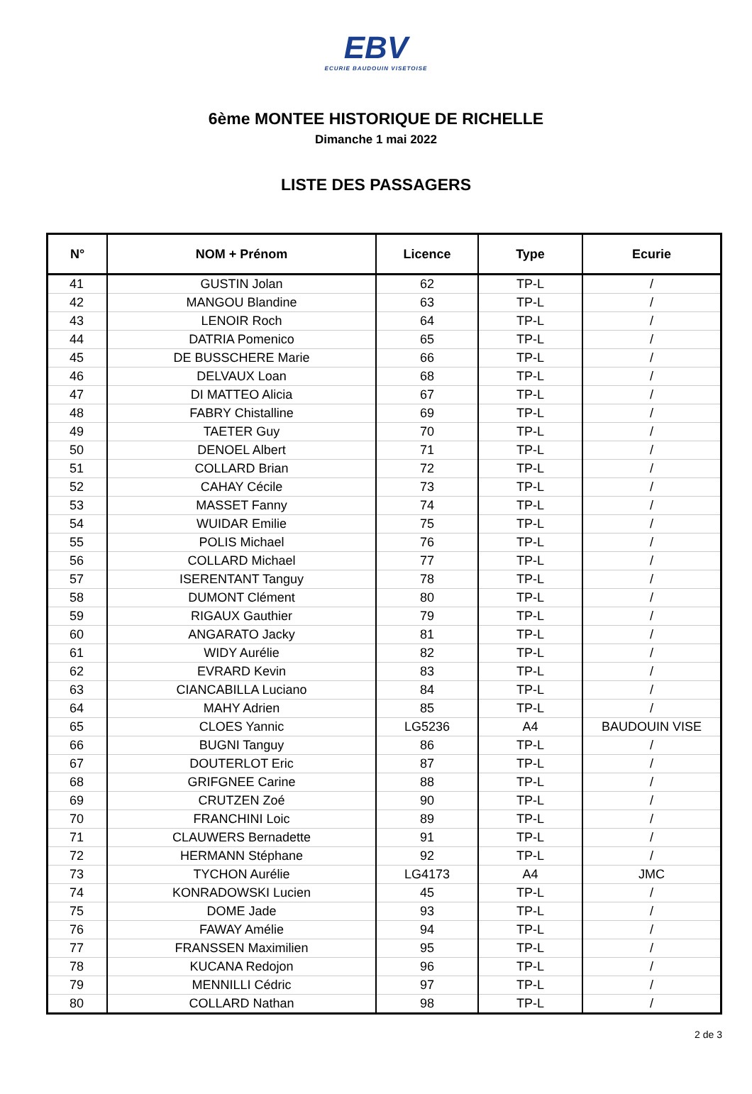EBV
ECURIE BAUDOUIN VISETOISE
6ème MONTEE HISTORIQUE DE RICHELLE
Dimanche 1 mai 2022
LISTE DES PASSAGERS
| N° | NOM + Prénom | Licence | Type | Ecurie |
| --- | --- | --- | --- | --- |
| 41 | GUSTIN Jolan | 62 | TP-L | / |
| 42 | MANGOU Blandine | 63 | TP-L | / |
| 43 | LENOIR Roch | 64 | TP-L | / |
| 44 | DATRIA Pomenico | 65 | TP-L | / |
| 45 | DE BUSSCHERE Marie | 66 | TP-L | / |
| 46 | DELVAUX Loan | 68 | TP-L | / |
| 47 | DI MATTEO Alicia | 67 | TP-L | / |
| 48 | FABRY Chistalline | 69 | TP-L | / |
| 49 | TAETER Guy | 70 | TP-L | / |
| 50 | DENOEL Albert | 71 | TP-L | / |
| 51 | COLLARD Brian | 72 | TP-L | / |
| 52 | CAHAY Cécile | 73 | TP-L | / |
| 53 | MASSET Fanny | 74 | TP-L | / |
| 54 | WUIDAR Emilie | 75 | TP-L | / |
| 55 | POLIS Michael | 76 | TP-L | / |
| 56 | COLLARD Michael | 77 | TP-L | / |
| 57 | ISERENTANT Tanguy | 78 | TP-L | / |
| 58 | DUMONT Clément | 80 | TP-L | / |
| 59 | RIGAUX Gauthier | 79 | TP-L | / |
| 60 | ANGARATO Jacky | 81 | TP-L | / |
| 61 | WIDY Aurélie | 82 | TP-L | / |
| 62 | EVRARD Kevin | 83 | TP-L | / |
| 63 | CIANCABILLA Luciano | 84 | TP-L | / |
| 64 | MAHY Adrien | 85 | TP-L | / |
| 65 | CLOES Yannic | LG5236 | A4 | BAUDOUIN VISE |
| 66 | BUGNI Tanguy | 86 | TP-L | / |
| 67 | DOUTERLOT Eric | 87 | TP-L | / |
| 68 | GRIFGNEE Carine | 88 | TP-L | / |
| 69 | CRUTZEN Zoé | 90 | TP-L | / |
| 70 | FRANCHINI Loic | 89 | TP-L | / |
| 71 | CLAUWERS Bernadette | 91 | TP-L | / |
| 72 | HERMANN Stéphane | 92 | TP-L | / |
| 73 | TYCHON Aurélie | LG4173 | A4 | JMC |
| 74 | KONRADOWSKI Lucien | 45 | TP-L | / |
| 75 | DOME Jade | 93 | TP-L | / |
| 76 | FAWAY Amélie | 94 | TP-L | / |
| 77 | FRANSSEN Maximilien | 95 | TP-L | / |
| 78 | KUCANA Redojon | 96 | TP-L | / |
| 79 | MENNILLI Cédric | 97 | TP-L | / |
| 80 | COLLARD Nathan | 98 | TP-L | / |
2 de 3